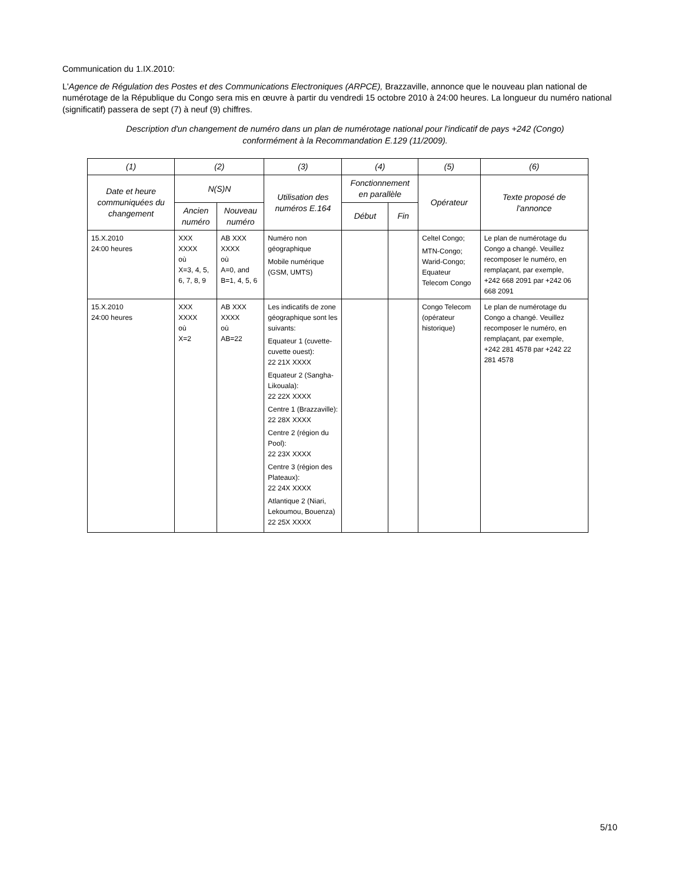Communication du 1.IX.2010:
L'Agence de Régulation des Postes et des Communications Electroniques (ARPCE), Brazzaville, annonce que le nouveau plan national de numérotage de la République du Congo sera mis en œuvre à partir du vendredi 15 octobre 2010 à 24:00 heures. La longueur du numéro national (significatif) passera de sept (7) à neuf (9) chiffres.
Description d'un changement de numéro dans un plan de numérotage national pour l'indicatif de pays +242 (Congo) conformément à la Recommandation E.129 (11/2009).
| (1) | (2) | | (3) | (4) | | (5) | (6) |
| --- | --- | --- | --- | --- | --- | --- | --- |
| Date et heure communiquées du changement | N(S)N | | Utilisation des numéros E.164 | Fonctionnement en parallèle | | Opérateur | Texte proposé de l'annonce |
| | Ancien numéro | Nouveau numéro | | Début | Fin | | |
| 15.X.2010 24:00 heures | XXX XXXX où X=3, 4, 5, 6, 7, 8, 9 | AB XXX XXXX où A=0, and B=1, 4, 5, 6 | Numéro non géographique Mobile numérique (GSM, UMTS) | | | Celtel Congo; MTN-Congo; Warid-Congo; Equateur Telecom Congo | Le plan de numérotage du Congo a changé. Veuillez recomposer le numéro, en remplaçant, par exemple, +242 668 2091 par +242 06 668 2091 |
| 15.X.2010 24:00 heures | XXX XXXX où X=2 | AB XXX XXXX où AB=22 | Les indicatifs de zone géographique sont les suivants: Equateur 1 (cuvette- cuvette ouest): 22 21X XXXX Equateur 2 (Sangha-Likouala): 22 22X XXXX Centre 1 (Brazzaville): 22 28X XXXX Centre 2 (région du Pool): 22 23X XXXX Centre 3 (région des Plateaux): 22 24X XXXX Atlantique 2 (Niari, Lekoumou, Bouenza) 22 25X XXXX | | | Congo Telecom (opérateur historique) | Le plan de numérotage du Congo a changé. Veuillez recomposer le numéro, en remplaçant, par exemple, +242 281 4578 par +242 22 281 4578 |
5/10